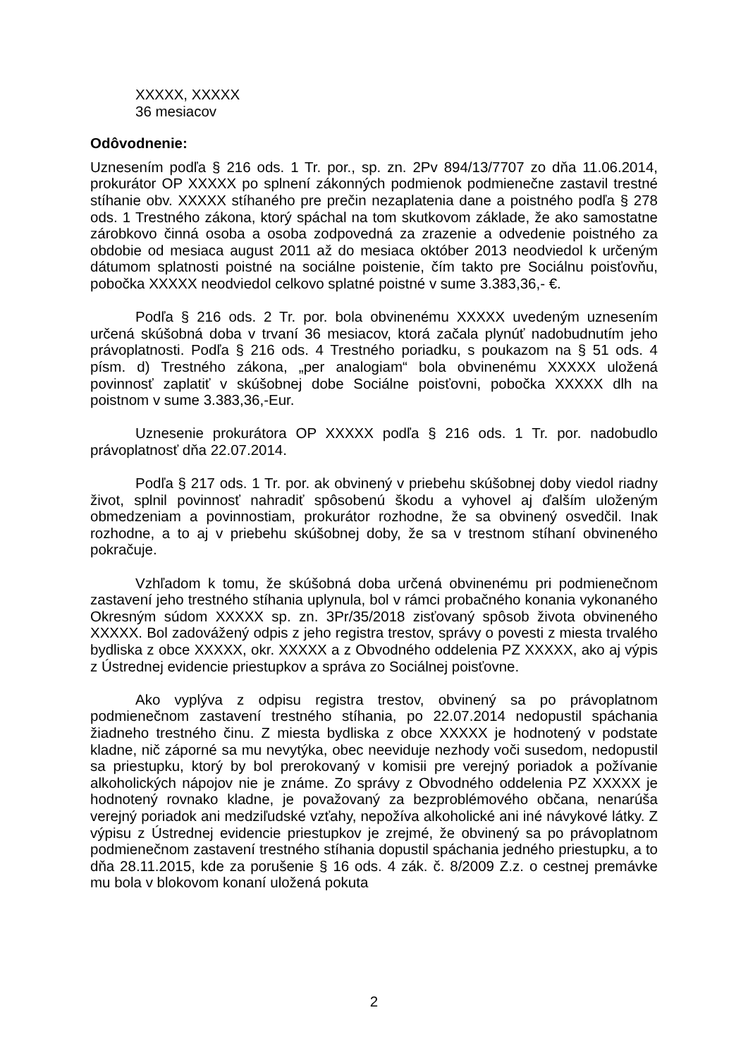XXXXX, XXXXX
36 mesiacov
Odôvodnenie:
Uznesením podľa § 216 ods. 1 Tr. por., sp. zn. 2Pv 894/13/7707 zo dňa 11.06.2014, prokurátor OP XXXXX po splnení zákonných podmienok podmienečne zastavil trestné stíhanie obv. XXXXX stíhaného pre prečin nezaplatenia dane a poistného podľa § 278 ods. 1 Trestného zákona, ktorý spáchal na tom skutkovom základe, že ako samostatne zárobkovo činná osoba a osoba zodpovedná za zrazenie a odvedenie poistného za obdobie od mesiaca august 2011 až do mesiaca október 2013 neodviedol k určeným dátumom splatnosti poistné na sociálne poistenie, čím takto pre Sociálnu poisťovňu, pobočka XXXXX neodviedol celkovo splatné poistné v sume 3.383,36,- €.
Podľa § 216 ods. 2 Tr. por. bola obvinenému XXXXX uvedeným uznesením určená skúšobná doba v trvaní 36 mesiacov, ktorá začala plynúť nadobudnutím jeho právoplatnosti. Podľa § 216 ods. 4 Trestného poriadku, s poukazom na § 51 ods. 4 písm. d) Trestného zákona, „per analogiam“ bola obvinenému XXXXX uložená povinnosť zaplatiť v skúšobnej dobe Sociálne poisťovni, pobočka XXXXX dlh na poistnom v sume 3.383,36,-Eur.
Uznesenie prokurátora OP XXXXX podľa § 216 ods. 1 Tr. por. nadobudlo právoplatnosť dňa 22.07.2014.
Podľa § 217 ods. 1 Tr. por. ak obvinený v priebehu skúšobnej doby viedol riadny život, splnil povinnosť nahradiť spôsobenú škodu a vyhovel aj ďalším uloženým obmedzeniam a povinnostiam, prokurátor rozhodne, že sa obvinený osvedčil. Inak rozhodne, a to aj v priebehu skúšobnej doby, že sa v trestnom stíhaní obvineného pokračuje.
Vzhľadom k tomu, že skúšobná doba určená obvinenému pri podmienečnom zastavení jeho trestného stíhania uplynula, bol v rámci probačného konania vykonaného Okresným súdom XXXXX sp. zn. 3Pr/35/2018 zisťovaný spôsob života obvineného XXXXX. Bol zadovážený odpis z jeho registra trestov, správy o povesti z miesta trvalého bydliska z obce XXXXX, okr. XXXXX a z Obvodného oddelenia PZ XXXXX, ako aj výpis z Ústrednej evidencie priestupkov a správa zo Sociálnej poisťovne.
Ako vyplýva z odpisu registra trestov, obvinený sa po právoplatnom podmienečnom zastavení trestného stíhania, po 22.07.2014 nedopustil spáchania žiadneho trestného činu. Z miesta bydliska z obce XXXXX je hodnotený v podstate kladne, nič záporné sa mu nevytýka, obec neeviduje nezhody voči susedom, nedopustil sa priestupku, ktorý by bol prerokovaný v komisii pre verejný poriadok a požívanie alkoholických nápojov nie je známe. Zo správy z Obvodného oddelenia PZ XXXXX je hodnotený rovnako kladne, je považovaný za bezproblémového občana, nenarúša verejný poriadok ani medziľudské vzťahy, nepožíva alkoholické ani iné návykové látky. Z výpisu z Ústrednej evidencie priestupkov je zrejmé, že obvinený sa po právoplatnom podmienečnom zastavení trestného stíhania dopustil spáchania jedného priestupku, a to dňa 28.11.2015, kde za porušenie § 16 ods. 4 zák. č. 8/2009 Z.z. o cestnej premávke mu bola v blokovom konaní uložená pokuta
2